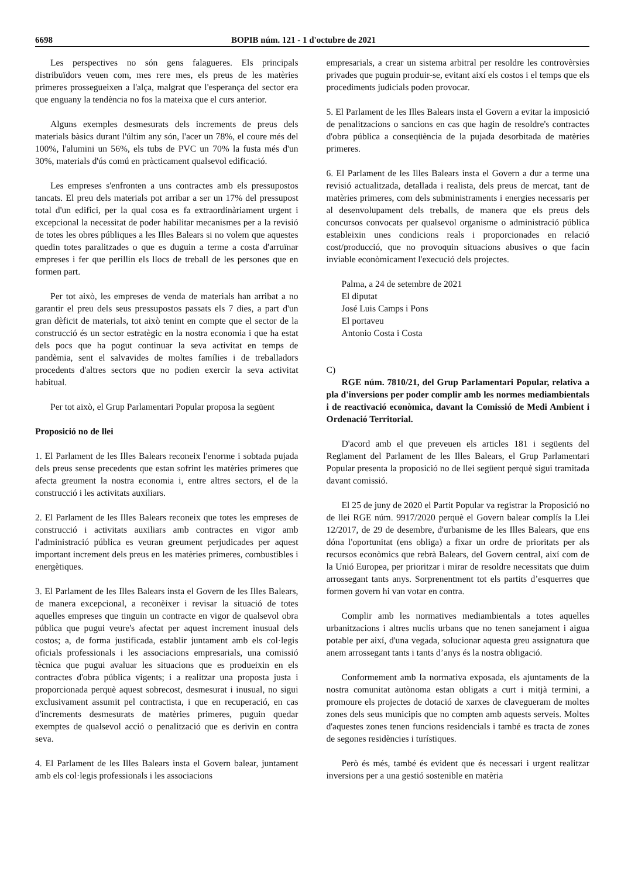6698 BOPIB núm. 121 - 1 d'octubre de 2021
Les perspectives no són gens falagueres. Els principals distribuïdors veuen com, mes rere mes, els preus de les matèries primeres prossegueixen a l'alça, malgrat que l'esperança del sector era que enguany la tendència no fos la mateixa que el curs anterior.
Alguns exemples desmesurats dels increments de preus dels materials bàsics durant l'últim any són, l'acer un 78%, el coure més del 100%, l'alumini un 56%, els tubs de PVC un 70% la fusta més d'un 30%, materials d'ús comú en pràcticament qualsevol edificació.
Les empreses s'enfronten a uns contractes amb els pressupostos tancats. El preu dels materials pot arribar a ser un 17% del pressupost total d'un edifici, per la qual cosa es fa extraordinàriament urgent i excepcional la necessitat de poder habilitar mecanismes per a la revisió de totes les obres públiques a les Illes Balears si no volem que aquestes quedin totes paralitzades o que es duguin a terme a costa d'arruïnar empreses i fer que perillin els llocs de treball de les persones que en formen part.
Per tot això, les empreses de venda de materials han arribat a no garantir el preu dels seus pressupostos passats els 7 dies, a part d'un gran dèficit de materials, tot això tenint en compte que el sector de la construcció és un sector estratègic en la nostra economia i que ha estat dels pocs que ha pogut continuar la seva activitat en temps de pandèmia, sent el salvavides de moltes famílies i de treballadors procedents d'altres sectors que no podien exercir la seva activitat habitual.
Per tot això, el Grup Parlamentari Popular proposa la següent
Proposició no de llei
1. El Parlament de les Illes Balears reconeix l'enorme i sobtada pujada dels preus sense precedents que estan sofrint les matèries primeres que afecta greument la nostra economia i, entre altres sectors, el de la construcció i les activitats auxiliars.
2. El Parlament de les Illes Balears reconeix que totes les empreses de construcció i activitats auxiliars amb contractes en vigor amb l'administració pública es veuran greument perjudicades per aquest important increment dels preus en les matèries primeres, combustibles i energètiques.
3. El Parlament de les Illes Balears insta el Govern de les Illes Balears, de manera excepcional, a reconèixer i revisar la situació de totes aquelles empreses que tinguin un contracte en vigor de qualsevol obra pública que pugui veure's afectat per aquest increment inusual dels costos; a, de forma justificada, establir juntament amb els col·legis oficials professionals i les associacions empresarials, una comissió tècnica que pugui avaluar les situacions que es produeixin en els contractes d'obra pública vigents; i a realitzar una proposta justa i proporcionada perquè aquest sobrecost, desmesurat i inusual, no sigui exclusivament assumit pel contractista, i que en recuperació, en cas d'increments desmesurats de matèries primeres, puguin quedar exemptes de qualsevol acció o penalització que es derivin en contra seva.
4. El Parlament de les Illes Balears insta el Govern balear, juntament amb els col·legis professionals i les associacions
empresarials, a crear un sistema arbitral per resoldre les controvèrsies privades que puguin produir-se, evitant així els costos i el temps que els procediments judicials poden provocar.
5. El Parlament de les Illes Balears insta el Govern a evitar la imposició de penalitzacions o sancions en cas que hagin de resoldre's contractes d'obra pública a conseqüència de la pujada desorbitada de matèries primeres.
6. El Parlament de les Illes Balears insta el Govern a dur a terme una revisió actualitzada, detallada i realista, dels preus de mercat, tant de matèries primeres, com dels subministraments i energies necessaris per al desenvolupament dels treballs, de manera que els preus dels concursos convocats per qualsevol organisme o administració pública estableixin unes condicions reals i proporcionades en relació cost/producció, que no provoquin situacions abusives o que facin inviable econòmicament l'execució dels projectes.
Palma, a 24 de setembre de 2021
El diputat
José Luis Camps i Pons
El portaveu
Antonio Costa i Costa
C)
RGE núm. 7810/21, del Grup Parlamentari Popular, relativa a pla d'inversions per poder complir amb les normes mediambientals i de reactivació econòmica, davant la Comissió de Medi Ambient i Ordenació Territorial.
D'acord amb el que preveuen els articles 181 i següents del Reglament del Parlament de les Illes Balears, el Grup Parlamentari Popular presenta la proposició no de llei següent perquè sigui tramitada davant comissió.
El 25 de juny de 2020 el Partit Popular va registrar la Proposició no de llei RGE núm. 9917/2020 perquè el Govern balear complís la Llei 12/2017, de 29 de desembre, d'urbanisme de les Illes Balears, que ens dóna l'oportunitat (ens obliga) a fixar un ordre de prioritats per als recursos econòmics que rebrà Balears, del Govern central, així com de la Unió Europea, per prioritzar i mirar de resoldre necessitats que duim arrossegant tants anys. Sorprenentment tot els partits d’esquerres que formen govern hi van votar en contra.
Complir amb les normatives mediambientals a totes aquelles urbanitzacions i altres nuclis urbans que no tenen sanejament i aigua potable per així, d'una vegada, solucionar aquesta greu assignatura que anem arrossegant tants i tants d’anys és la nostra obligació.
Conformement amb la normativa exposada, els ajuntaments de la nostra comunitat autònoma estan obligats a curt i mitjà termini, a promoure els projectes de dotació de xarxes de clavegueram de moltes zones dels seus municipis que no compten amb aquests serveis. Moltes d'aquestes zones tenen funcions residencials i també es tracta de zones de segones residències i turístiques.
Però és més, també és evident que és necessari i urgent realitzar inversions per a una gestió sostenible en matèria